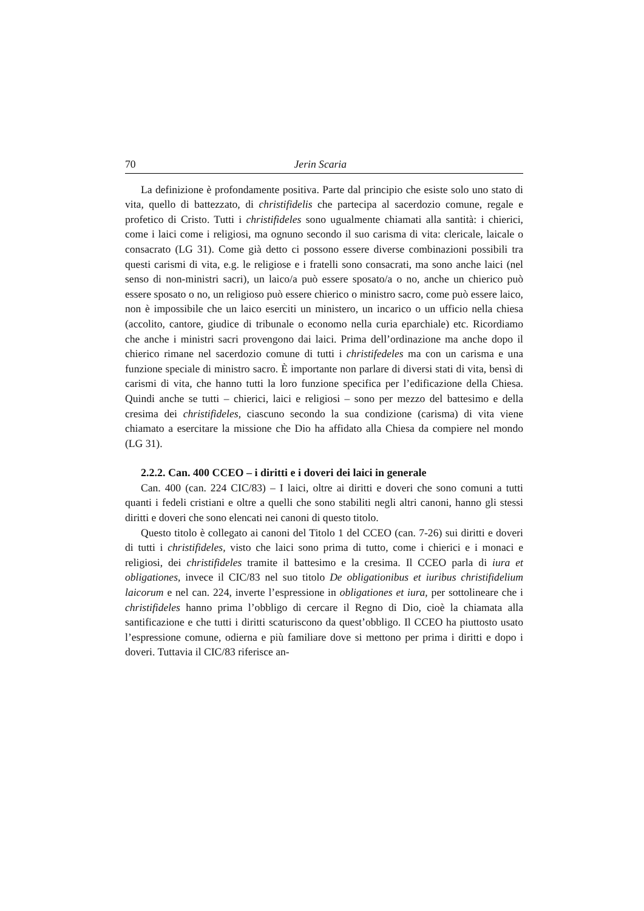70 Jerin Scaria
La definizione è profondamente positiva. Parte dal principio che esiste solo uno stato di vita, quello di battezzato, di christifidelis che partecipa al sacerdozio comune, regale e profetico di Cristo. Tutti i christifideles sono ugualmente chiamati alla santità: i chierici, come i laici come i religiosi, ma ognuno secondo il suo carisma di vita: clericale, laicale o consacrato (LG 31). Come già detto ci possono essere diverse combinazioni possibili tra questi carismi di vita, e.g. le religiose e i fratelli sono consacrati, ma sono anche laici (nel senso di non-ministri sacri), un laico/a può essere sposato/a o no, anche un chierico può essere sposato o no, un religioso può essere chierico o ministro sacro, come può essere laico, non è impossibile che un laico eserciti un ministero, un incarico o un ufficio nella chiesa (accolito, cantore, giudice di tribunale o economo nella curia eparchiale) etc. Ricordiamo che anche i ministri sacri provengono dai laici. Prima dell’ordinazione ma anche dopo il chierico rimane nel sacerdozio comune di tutti i christifedeles ma con un carisma e una funzione speciale di ministro sacro. È importante non parlare di diversi stati di vita, bensì di carismi di vita, che hanno tutti la loro funzione specifica per l’edificazione della Chiesa. Quindi anche se tutti – chierici, laici e religiosi – sono per mezzo del battesimo e della cresima dei christifideles, ciascuno secondo la sua condizione (carisma) di vita viene chiamato a esercitare la missione che Dio ha affidato alla Chiesa da compiere nel mondo (LG 31).
2.2.2. Can. 400 CCEO – i diritti e i doveri dei laici in generale
Can. 400 (can. 224 CIC/83) – I laici, oltre ai diritti e doveri che sono comuni a tutti quanti i fedeli cristiani e oltre a quelli che sono stabiliti negli altri canoni, hanno gli stessi diritti e doveri che sono elencati nei canoni di questo titolo.
Questo titolo è collegato ai canoni del Titolo 1 del CCEO (can. 7-26) sui diritti e doveri di tutti i christifideles, visto che laici sono prima di tutto, come i chierici e i monaci e religiosi, dei christifideles tramite il battesimo e la cresima. Il CCEO parla di iura et obligationes, invece il CIC/83 nel suo titolo De obligationibus et iuribus christifidelium laicorum e nel can. 224, inverte l’espressione in obligationes et iura, per sottolineare che i christifideles hanno prima l’obbligo di cercare il Regno di Dio, cioè la chiamata alla santificazione e che tutti i diritti scaturiscono da quest’obbligo. Il CCEO ha piuttosto usato l’espressione comune, odierna e più familiare dove si mettono per prima i diritti e dopo i doveri. Tuttavia il CIC/83 riferisce an-